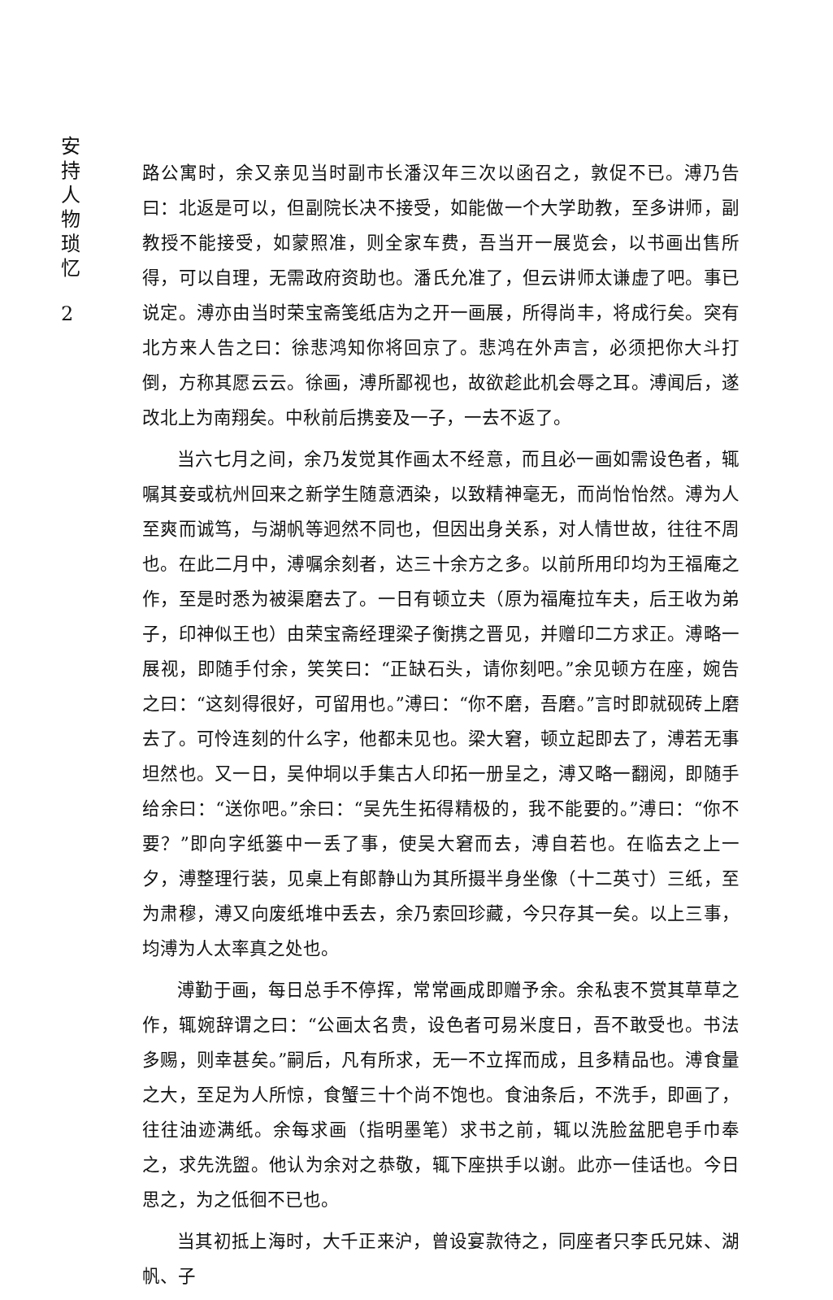安持人物琐忆
2
路公寓时，余又亲见当时副市长潘汉年三次以函召之，敦促不已。溥乃告曰：北返是可以，但副院长决不接受，如能做一个大学助教，至多讲师，副教授不能接受，如蒙照准，则全家车费，吾当开一展览会，以书画出售所得，可以自理，无需政府资助也。潘氏允准了，但云讲师太谦虚了吧。事已说定。溥亦由当时荣宝斋笺纸店为之开一画展，所得尚丰，将成行矣。突有北方来人告之曰：徐悲鸿知你将回京了。悲鸿在外声言，必须把你大斗打倒，方称其愿云云。徐画，溥所鄙视也，故欲趁此机会辱之耳。溥闻后，遂改北上为南翔矣。中秋前后携妾及一子，一去不返了。
当六七月之间，余乃发觉其作画太不经意，而且必一画如需设色者，辄嘱其妾或杭州回来之新学生随意洒染，以致精神毫无，而尚怡怡然。溥为人至爽而诚笃，与湖帆等迥然不同也，但因出身关系，对人情世故，往往不周也。在此二月中，溥嘱余刻者，达三十余方之多。以前所用印均为王福庵之作，至是时悉为被渠磨去了。一日有顿立夫（原为福庵拉车夫，后王收为弟子，印神似王也）由荣宝斋经理梁子衡携之晋见，并赠印二方求正。溥略一展视，即随手付余，笑笑曰：“正缺石头，请你刻吧。”余见顿方在座，婉告之曰：“这刻得很好，可留用也。”溥曰：“你不磨，吾磨。”言时即就砚砖上磨去了。可怜连刻的什么字，他都未见也。梁大窘，顿立起即去了，溥若无事坦然也。又一日，吴仲垌以手集古人印拓一册呈之，溥又略一翻阅，即随手给余曰：“送你吧。”余曰：“吴先生拓得精极的，我不能要的。”溥曰：“你不要？”即向字纸篓中一丢了事，使吴大窘而去，溥自若也。在临去之上一夕，溥整理行装，见桌上有郎静山为其所摄半身坐像（十二英寸）三纸，至为肃穆，溥又向废纸堆中丢去，余乃索回珍藏，今只存其一矣。以上三事，均溥为人太率真之处也。
溥勤于画，每日总手不停挥，常常画成即赠予余。余私衷不赏其草草之作，辄婉辞谓之曰：“公画太名贵，设色者可易米度日，吾不敢受也。书法多赐，则幸甚矣。”嗣后，凡有所求，无一不立挥而成，且多精品也。溥食量之大，至足为人所惊，食蟹三十个尚不饱也。食油条后，不洗手，即画了，往往油迹满纸。余每求画（指明墨笔）求书之前，辄以洗脸盆肥皂手巾奉之，求先洗盥。他认为余对之恭敬，辄下座拱手以谢。此亦一佳话也。今日思之，为之低徊不已也。
当其初抵上海时，大千正来沪，曾设宴款待之，同座者只李氏兄妹、湖帆、子